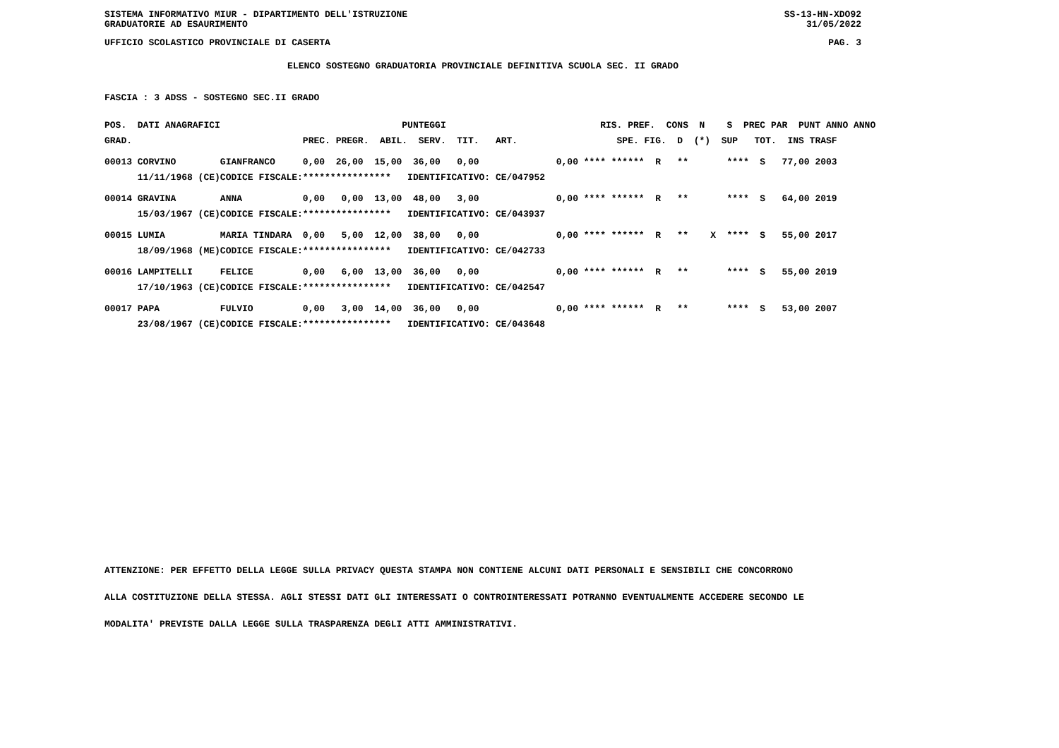SISTEMA INFORMATIVO MIUR - DIPARTIMENTO DELL'ISTRUZIONE SS-13-HN-XDO92
GRADUATORIE AD ESAURIMENTO 31/05/2022
UFFICIO SCOLASTICO PROVINCIALE DI CASERTA PAG. 3
ELENCO SOSTEGNO GRADUATORIA PROVINCIALE DEFINITIVA SCUOLA SEC. II GRADO
FASCIA : 3 ADSS - SOSTEGNO SEC.II GRADO
| POS. DATI ANAGRAFICI | | PUNTEGGI | RIS. PREF. CONS N S PREC PAR PUNT ANNO ANNO |
| --- | --- | --- | --- |
| GRAD. | | PREC. PREGR. ABIL. SERV. TIT. ART. | SPE. FIG. D (*) SUP TOT. INS TRASF |
| 00013 CORVINO | GIANFRANCO | 0,00 26,00 15,00 36,00 0,00 | 0,00 **** ****** R ** **** S 77,00 2003 |
| 11/11/1968 (CE) | CODICE FISCALE: | **************** IDENTIFICATIVO: CE/047952 | |
| 00014 GRAVINA | ANNA | 0,00 0,00 13,00 48,00 3,00 | 0,00 **** ****** R ** **** S 64,00 2019 |
| 15/03/1967 (CE) | CODICE FISCALE: | **************** IDENTIFICATIVO: CE/043937 | |
| 00015 LUMIA | MARIA TINDARA | 0,00 5,00 12,00 38,00 0,00 | 0,00 **** ****** R ** X **** S 55,00 2017 |
| 18/09/1968 (ME) | CODICE FISCALE: | **************** IDENTIFICATIVO: CE/042733 | |
| 00016 LAMPITELLI | FELICE | 0,00 6,00 13,00 36,00 0,00 | 0,00 **** ****** R ** **** S 55,00 2019 |
| 17/10/1963 (CE) | CODICE FISCALE: | **************** IDENTIFICATIVO: CE/042547 | |
| 00017 PAPA | FULVIO | 0,00 3,00 14,00 36,00 0,00 | 0,00 **** ****** R ** **** S 53,00 2007 |
| 23/08/1967 (CE) | CODICE FISCALE: | **************** IDENTIFICATIVO: CE/043648 | |
ATTENZIONE: PER EFFETTO DELLA LEGGE SULLA PRIVACY QUESTA STAMPA NON CONTIENE ALCUNI DATI PERSONALI E SENSIBILI CHE CONCORRONO
ALLA COSTITUZIONE DELLA STESSA. AGLI STESSI DATI GLI INTERESSATI O CONTROINTERESSATI POTRANNO EVENTUALMENTE ACCEDERE SECONDO LE
MODALITA' PREVISTE DALLA LEGGE SULLA TRASPARENZA DEGLI ATTI AMMINISTRATIVI.